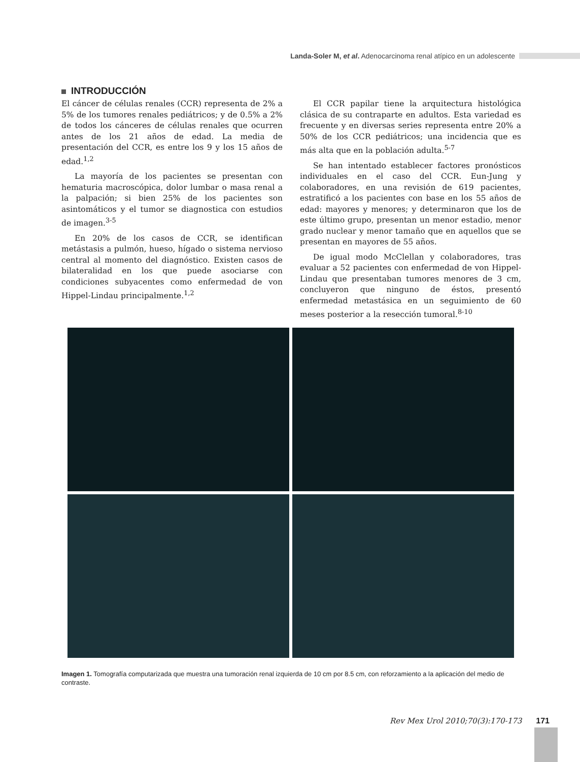Landa-Soler M, et al. Adenocarcinoma renal atípico en un adolescente
INTRODUCCIÓN
El cáncer de células renales (CCR) representa de 2% a 5% de los tumores renales pediátricos; y de 0.5% a 2% de todos los cánceres de células renales que ocurren antes de los 21 años de edad. La media de presentación del CCR, es entre los 9 y los 15 años de edad.<sup>1,2</sup>
La mayoría de los pacientes se presentan con hematuria macroscópica, dolor lumbar o masa renal a la palpación; si bien 25% de los pacientes son asintomáticos y el tumor se diagnostica con estudios de imagen.<sup>3-5</sup>
En 20% de los casos de CCR, se identifican metástasis a pulmón, hueso, hígado o sistema nervioso central al momento del diagnóstico. Existen casos de bilateralidad en los que puede asociarse con condiciones subyacentes como enfermedad de von Hippel-Lindau principalmente.<sup>1,2</sup>
El CCR papilar tiene la arquitectura histológica clásica de su contraparte en adultos. Esta variedad es frecuente y en diversas series representa entre 20% a 50% de los CCR pediátricos; una incidencia que es más alta que en la población adulta.<sup>5-7</sup>
Se han intentado establecer factores pronósticos individuales en el caso del CCR. Eun-Jung y colaboradores, en una revisión de 619 pacientes, estratificó a los pacientes con base en los 55 años de edad: mayores y menores; y determinaron que los de este último grupo, presentan un menor estadio, menor grado nuclear y menor tamaño que en aquellos que se presentan en mayores de 55 años.
De igual modo McClellan y colaboradores, tras evaluar a 52 pacientes con enfermedad de von Hippel-Lindau que presentaban tumores menores de 3 cm, concluyeron que ninguno de éstos, presentó enfermedad metastásica en un seguimiento de 60 meses posterior a la resección tumoral.<sup>8-10</sup>
Imagen 1. Tomografía computarizada que muestra una tumoración renal izquierda de 10 cm por 8.5 cm, con reforzamiento a la aplicación del medio de contraste.
Rev Mex Urol 2010;70(3):170-173 171